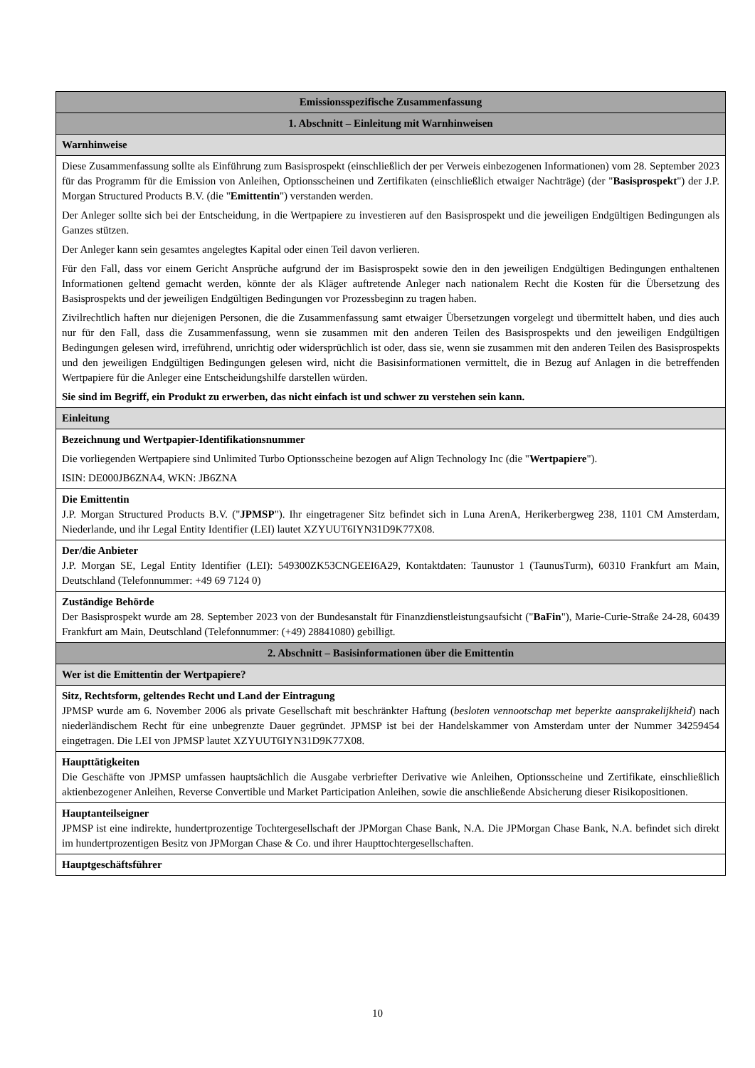| Emissionsspezifische Zusammenfassung |
| 1. Abschnitt – Einleitung mit Warnhinweisen |
| Warnhinweise |
| Diese Zusammenfassung sollte als Einführung zum Basisprospekt (einschließlich der per Verweis einbezogenen Informationen) vom 28. September 2023 für das Programm für die Emission von Anleihen, Optionsscheinen und Zertifikaten (einschließlich etwaiger Nachträge) (der " Basisprospekt ") der J.P. Morgan Structured Products B.V. (die " Emittentin ") verstanden werden. Der Anleger sollte sich bei der Entscheidung, in die Wertpapiere zu investieren auf den Basisprospekt und die jeweiligen Endgültigen Bedingungen als Ganzes stützen. Der Anleger kann sein gesamtes angelegtes Kapital oder einen Teil davon verlieren. Für den Fall, dass vor einem Gericht Ansprüche aufgrund der im Basisprospekt sowie den in den jeweiligen Endgültigen Bedingungen enthaltenen Informationen geltend gemacht werden, könnte der als Kläger auftretende Anleger nach nationalem Recht die Kosten für die Übersetzung des Basisprospekts und der jeweiligen Endgültigen Bedingungen vor Prozessbeginn zu tragen haben. Zivilrechtlich haften nur diejenigen Personen, die die Zusammenfassung samt etwaiger Übersetzungen vorgelegt und übermittelt haben, und dies auch nur für den Fall, dass die Zusammenfassung, wenn sie zusammen mit den anderen Teilen des Basisprospekts und den jeweiligen Endgültigen Bedingungen gelesen wird, irreführend, unrichtig oder widersprüchlich ist oder, dass sie, wenn sie zusammen mit den anderen Teilen des Basisprospekts und den jeweiligen Endgültigen Bedingungen gelesen wird, nicht die Basisinformationen vermittelt, die in Bezug auf Anlagen in die betreffenden Wertpapiere für die Anleger eine Entscheidungshilfe darstellen würden. Sie sind im Begriff, ein Produkt zu erwerben, das nicht einfach ist und schwer zu verstehen sein kann. |
| Einleitung |
| Bezeichnung und Wertpapier-Identifikationsnummer Die vorliegenden Wertpapiere sind Unlimited Turbo Optionsscheine bezogen auf Align Technology Inc (die " Wertpapiere "). ISIN: DE000JB6ZNA4, WKN: JB6ZNA |
| Die Emittentin J.P. Morgan Structured Products B.V. (" JPMSP "). Ihr eingetragener Sitz befindet sich in Luna ArenA, Herikerbergweg 238, 1101 CM Amsterdam, Niederlande, und ihr Legal Entity Identifier (LEI) lautet XZYUUT6IYN31D9K77X08. |
| Der/die Anbieter J.P. Morgan SE, Legal Entity Identifier (LEI): 549300ZK53CNGEEI6A29, Kontaktdaten: Taunustor 1 (TaunusTurm), 60310 Frankfurt am Main, Deutschland (Telefonnummer: +49 69 7124 0) |
| Zuständige Behörde Der Basisprospekt wurde am 28. September 2023 von der Bundesanstalt für Finanzdienstleistungsaufsicht (" BaFin "), Marie-Curie-Straße 24-28, 60439 Frankfurt am Main, Deutschland (Telefonnummer: (+49) 28841080) gebilligt. |
| 2. Abschnitt – Basisinformationen über die Emittentin |
| Wer ist die Emittentin der Wertpapiere? |
| Sitz, Rechtsform, geltendes Recht und Land der Eintragung JPMSP wurde am 6. November 2006 als private Gesellschaft mit beschränkter Haftung ( besloten vennootschap met beperkte aansprakelijkheid ) nach niederländischem Recht für eine unbegrenzte Dauer gegründet. JPMSP ist bei der Handelskammer von Amsterdam unter der Nummer 34259454 eingetragen. Die LEI von JPMSP lautet XZYUUT6IYN31D9K77X08. |
| Haupttätigkeiten Die Geschäfte von JPMSP umfassen hauptsächlich die Ausgabe verbriefter Derivative wie Anleihen, Optionsscheine und Zertifikate, einschließlich aktienbezogener Anleihen, Reverse Convertible und Market Participation Anleihen, sowie die anschließende Absicherung dieser Risikopositionen. |
| Hauptanteilseigner JPMSP ist eine indirekte, hundertprozentige Tochtergesellschaft der JPMorgan Chase Bank, N.A. Die JPMorgan Chase Bank, N.A. befindet sich direkt im hundertprozentigen Besitz von JPMorgan Chase & Co. und ihrer Haupttochtergesellschaften. |
| Hauptgeschäftsführer |
10